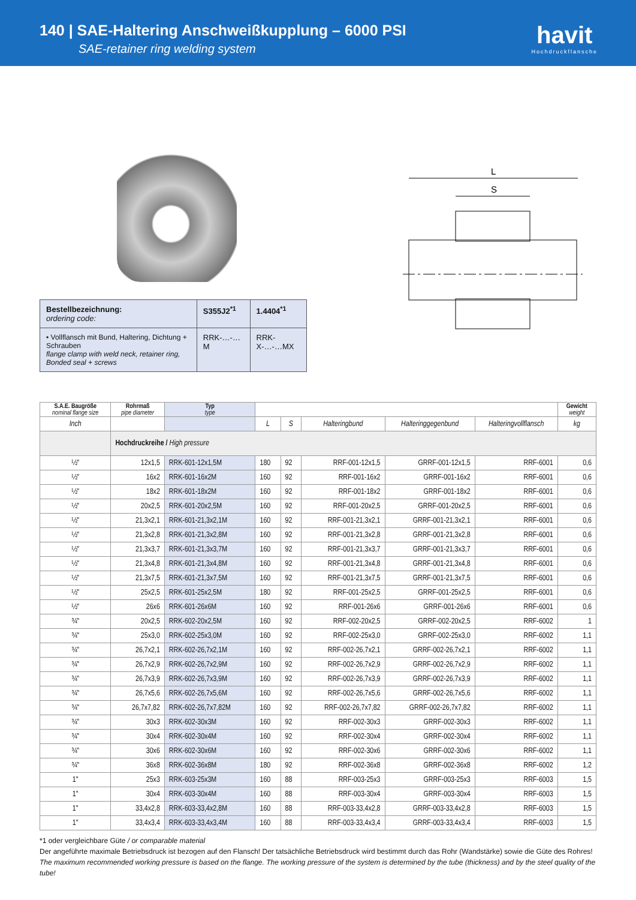140 | SAE-Haltering Anschweißkupplung – 6000 PSI
SAE-retainer ring welding system
havit
Hochdruckflansche
| Bestellbezeichnung: ordering code: | S355J2<sup>*1</sup> | 1.4404<sup>*1</sup> |
| • Vollflansch mit Bund, Haltering, Dichtung + Schrauben flange clamp with weld neck, retainer ring, Bonded seal + screws | RRK-…-…M | RRK-X-…-…MX |
L
S
| S.A.E. Baugröße nominal flange size | Rohrmaß pipe diameter | Typ type | | | | | | Gewicht weight |
| --- | --- | --- | --- | --- | --- | --- | --- | --- |
| Inch | | | L | S | Halteringbund | Halteringgegenbund | Halteringvollflansch | kg |
| | Hochdruckreihe / High pressure | | | | | | | |
| ½" | 12x1,5 | RRK-601-12x1,5M | 180 | 92 | RRF-001-12x1,5 | GRRF-001-12x1,5 | RRF-6001 | 0,6 |
| ½" | 16x2 | RRK-601-16x2M | 160 | 92 | RRF-001-16x2 | GRRF-001-16x2 | RRF-6001 | 0,6 |
| ½" | 18x2 | RRK-601-18x2M | 160 | 92 | RRF-001-18x2 | GRRF-001-18x2 | RRF-6001 | 0,6 |
| ½" | 20x2,5 | RRK-601-20x2,5M | 160 | 92 | RRF-001-20x2,5 | GRRF-001-20x2,5 | RRF-6001 | 0,6 |
| ½" | 21,3x2,1 | RRK-601-21,3x2,1M | 160 | 92 | RRF-001-21,3x2,1 | GRRF-001-21,3x2,1 | RRF-6001 | 0,6 |
| ½" | 21,3x2,8 | RRK-601-21,3x2,8M | 160 | 92 | RRF-001-21,3x2,8 | GRRF-001-21,3x2,8 | RRF-6001 | 0,6 |
| ½" | 21,3x3,7 | RRK-601-21,3x3,7M | 160 | 92 | RRF-001-21,3x3,7 | GRRF-001-21,3x3,7 | RRF-6001 | 0,6 |
| ½" | 21,3x4,8 | RRK-601-21,3x4,8M | 160 | 92 | RRF-001-21,3x4,8 | GRRF-001-21,3x4,8 | RRF-6001 | 0,6 |
| ½" | 21,3x7,5 | RRK-601-21,3x7,5M | 160 | 92 | RRF-001-21,3x7,5 | GRRF-001-21,3x7,5 | RRF-6001 | 0,6 |
| ½" | 25x2,5 | RRK-601-25x2,5M | 180 | 92 | RRF-001-25x2,5 | GRRF-001-25x2,5 | RRF-6001 | 0,6 |
| ½" | 26x6 | RRK-601-26x6M | 160 | 92 | RRF-001-26x6 | GRRF-001-26x6 | RRF-6001 | 0,6 |
| ¾" | 20x2,5 | RRK-602-20x2,5M | 160 | 92 | RRF-002-20x2,5 | GRRF-002-20x2,5 | RRF-6002 | 1 |
| ¾" | 25x3,0 | RRK-602-25x3,0M | 160 | 92 | RRF-002-25x3,0 | GRRF-002-25x3,0 | RRF-6002 | 1,1 |
| ¾" | 26,7x2,1 | RRK-602-26,7x2,1M | 160 | 92 | RRF-002-26,7x2,1 | GRRF-002-26,7x2,1 | RRF-6002 | 1,1 |
| ¾" | 26,7x2,9 | RRK-602-26,7x2,9M | 160 | 92 | RRF-002-26,7x2,9 | GRRF-002-26,7x2,9 | RRF-6002 | 1,1 |
| ¾" | 26,7x3,9 | RRK-602-26,7x3,9M | 160 | 92 | RRF-002-26,7x3,9 | GRRF-002-26,7x3,9 | RRF-6002 | 1,1 |
| ¾" | 26,7x5,6 | RRK-602-26,7x5,6M | 160 | 92 | RRF-002-26,7x5,6 | GRRF-002-26,7x5,6 | RRF-6002 | 1,1 |
| ¾" | 26,7x7,82 | RRK-602-26,7x7,82M | 160 | 92 | RRF-002-26,7x7,82 | GRRF-002-26,7x7,82 | RRF-6002 | 1,1 |
| ¾" | 30x3 | RRK-602-30x3M | 160 | 92 | RRF-002-30x3 | GRRF-002-30x3 | RRF-6002 | 1,1 |
| ¾" | 30x4 | RRK-602-30x4M | 160 | 92 | RRF-002-30x4 | GRRF-002-30x4 | RRF-6002 | 1,1 |
| ¾" | 30x6 | RRK-602-30x6M | 160 | 92 | RRF-002-30x6 | GRRF-002-30x6 | RRF-6002 | 1,1 |
| ¾" | 36x8 | RRK-602-36x8M | 180 | 92 | RRF-002-36x8 | GRRF-002-36x8 | RRF-6002 | 1,2 |
| 1" | 25x3 | RRK-603-25x3M | 160 | 88 | RRF-003-25x3 | GRRF-003-25x3 | RRF-6003 | 1,5 |
| 1" | 30x4 | RRK-603-30x4M | 160 | 88 | RRF-003-30x4 | GRRF-003-30x4 | RRF-6003 | 1,5 |
| 1" | 33,4x2,8 | RRK-603-33,4x2,8M | 160 | 88 | RRF-003-33,4x2,8 | GRRF-003-33,4x2,8 | RRF-6003 | 1,5 |
| 1" | 33,4x3,4 | RRK-603-33,4x3,4M | 160 | 88 | RRF-003-33,4x3,4 | GRRF-003-33,4x3,4 | RRF-6003 | 1,5 |
*1 oder vergleichbare Güte / or comparable material
Der angeführte maximale Betriebsdruck ist bezogen auf den Flansch! Der tatsächliche Betriebsdruck wird bestimmt durch das Rohr (Wandstärke) sowie die Güte des Rohres!
The maximum recommended working pressure is based on the flange. The working pressure of the system is determined by the tube (thickness) and by the steel quality of the tube!